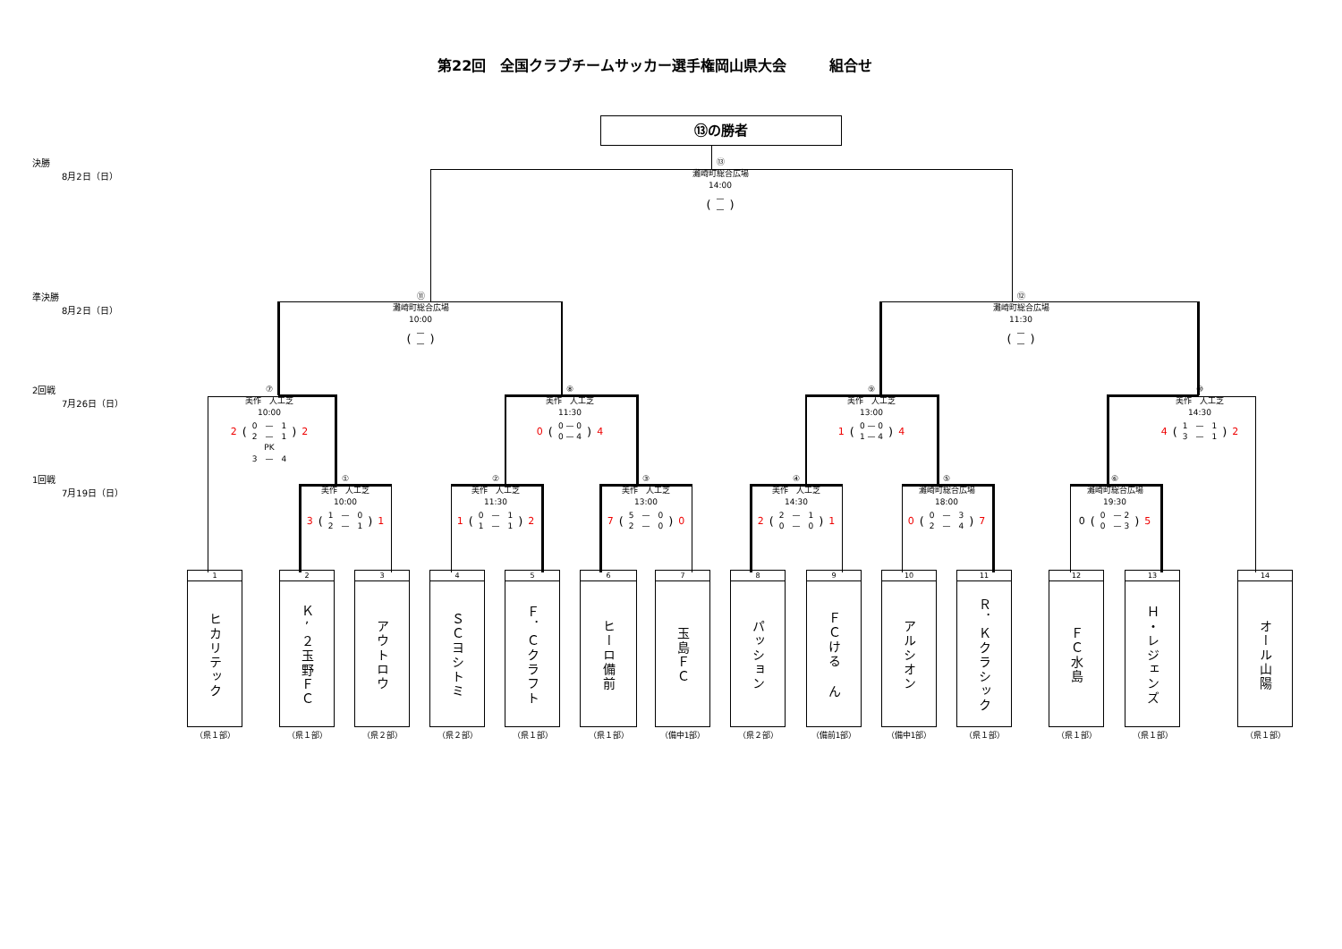第22回　全国クラブチームサッカー選手権岡山県大会　　　組合せ
⑬の勝者
決勝
8月2日（日）
⑬
灘崎町総合広場
14:00
(—
—)
準決勝
8月2日（日）
⑪
灘崎町総合広場
10:00
(—
—)
⑫
灘崎町総合広場
11:30
(—
—)
2回戦
7月26日（日）
⑦
美作　人工芝
10:00
2 (0　—　1
2　—　1) 2
PK
3　—　4
⑧
美作　人工芝
11:30
0 (0 — 0
0 — 4) 4
⑨
美作　人工芝
13:00
1 (0 — 0
1 — 4) 4
⑩
美作　人工芝
14:30
4 (1　—　1
3　—　1) 2
1回戦
7月19日（日）
①
美作　人工芝
10:00
3 (1　—　0
2　—　1) 1
②
美作　人工芝
11:30
1 (0　—　1
1　—　1) 2
③
美作　人工芝
13:00
7 (5　—　0
2　—　0) 0
④
美作　人工芝
14:30
2 (2　—　1
0　—　0) 1
⑤
灘崎町総合広場
18:00
0 (0　—　3
2　—　4) 7
⑥
灘崎町総合広場
19:30
0 (0　— 2
0　— 3) 5
1
ヒカリテック
（県１部）
2
Ｋ’２玉野ＦＣ
（県１部）
3
アウトロウ
（県２部）
4
ＳＣヨシトミ
（県２部）
5
Ｆ．Ｃクラフト
（県１部）
6
ヒーロ備前
（県１部）
7
玉島ＦＣ
（備中1部）
8
パッション
（県２部）
9
ＦＣける ん
（備前1部）
10
アルシオン
（備中1部）
11
Ｒ．Ｋクラシック
（県１部）
12
ＦＣ水島
（県１部）
13
Ｈ・レジェンズ
（県１部）
14
オール山陽
（県１部）